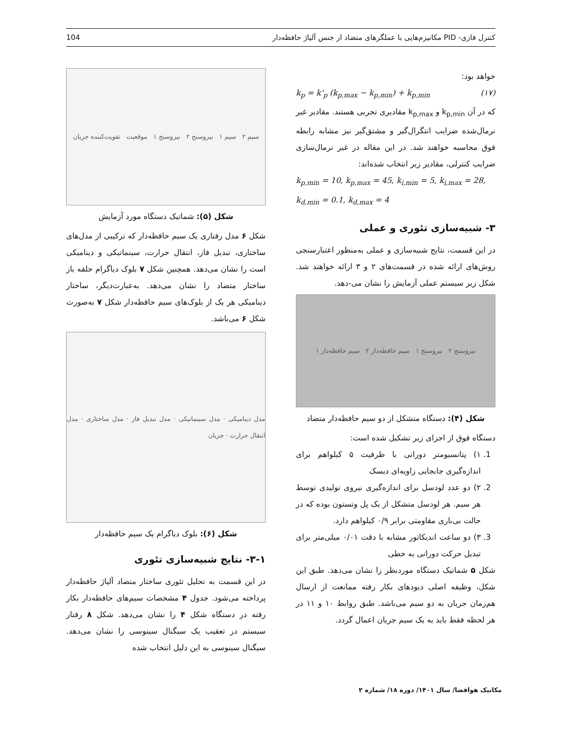104 کنترل فازی- PID مکانیزم‌هایی با عملگرهای متضاد از جنس آلیاژ حافظه‌دار
خواهد بود:
k<sub>p</sub> = k'<sub>p</sub> (k<sub>p,max</sub> − k<sub>p,min</sub>) + k<sub>p,min</sub> (۱۷)
که در آن k<sub>p,min</sub> و k<sub>p,max</sub> مقادیری تجربی هستند. مقادیر غیر نرمال‌شده ضرایب انتگرال‌گیر و مشتق‌گیر نیز مشابه رابطه فوق محاسبه خواهند شد. در این مقاله در غیر نرمال‌سازی ضرایب کنترلی، مقادیر زیر انتخاب شده‌اند:
k<sub>p,min</sub> = 10, k<sub>p,max</sub> = 45, k<sub>i,min</sub> = 5, k<sub>i,max</sub> = 28,
k<sub>d,min</sub> = 0.1, k<sub>d,max</sub> = 4
۳- شبیه‌سازی تئوری و عملی
در این قسمت، نتایج شبیه‌سازی و عملی به‌منظور اعتبارسنجی روش‌های ارائه شده در قسمت‌های ۲ و ۳ ارائه خواهند شد. شکل زیر سیستم عملی آزمایش را نشان می-دهد.
نیروسنج ۲ نیروسنج ۱ سیم حافظه‌دار ۲ سیم حافظه‌دار ۱
شکل (۴): دستگاه متشکل از دو سیم حافظه‌دار متضاد
دستگاه فوق از اجزای زیر تشکیل شده است:
1. ۱) پتانسیومتر دورانی با ظرفیت ۵ کیلواهم برای اندازه‌گیری جابجایی زاویه‌ای دیسک
2. ۲) دو عدد لودسل برای اندازه‌گیری نیروی تولیدی توسط هر سیم. هر لودسل متشکل از یک پل وتستون بوده که در حالت بی‌باری مقاومتی برابر ۰/۹ کیلواهم دارد.
3. ۳) دو ساعت اندیکاتور مشابه با دقت ۰/۰۱ میلی‌متر برای تبدیل حرکت دورانی به خطی
شکل ۵ شماتیک دستگاه موردنظر را نشان می‌دهد. طبق این شکل، وظیفه اصلی دیودهای بکار رفته ممانعت از ارسال هم‌زمان جریان به دو سیم می‌باشد. طبق روابط ۱۰ و ۱۱ در هر لحظه فقط باید به یک سیم جریان اعمال گردد.
سیم ۲ سیم ۱ نیروسنج ۲ نیروسنج ۱ موقعیت تقویت‌کننده جریان
شکل (۵): شماتیک دستگاه مورد آزمایش
شکل ۶ مدل رفتاری یک سیم حافظه‌دار که ترکیبی از مدل‌های ساختاری، تبدیل فاز، انتقال حرارت، سینماتیکی و دینامیکی است را نشان می‌دهد. همچنین شکل ۷ بلوک دیاگرام حلقه باز ساختار متضاد را نشان می‌دهد. به‌عبارت‌دیگر، ساختار دینامیکی هر یک از بلوک‌های سیم حافظه‌دار شکل ۷ به‌صورت شکل ۶ می‌باشد.
مدل دینامیکی · مدل سینماتیکی · مدل تبدیل فاز · مدل ساختاری · مدل انتقال حرارت · جریان
شکل (۶): بلوک دیاگرام یک سیم حافظه‌دار
۳-۱- نتایج شبیه‌سازی تئوری
در این قسمت به تحلیل تئوری ساختار متضاد آلیاژ حافظه‌دار پرداخته می‌شود. جدول ۴ مشخصات سیم‌های حافظه‌دار بکار رفته در دستگاه شکل ۴ را نشان می‌دهد. شکل ۸ رفتار سیستم در تعقیب یک سیگنال سینوسی را نشان می‌دهد. سیگنال سینوسی به این دلیل انتخاب شده
مکانیک هوافضا/ سال ۱۴۰۱/ دوره ۱۸/ شماره ۲